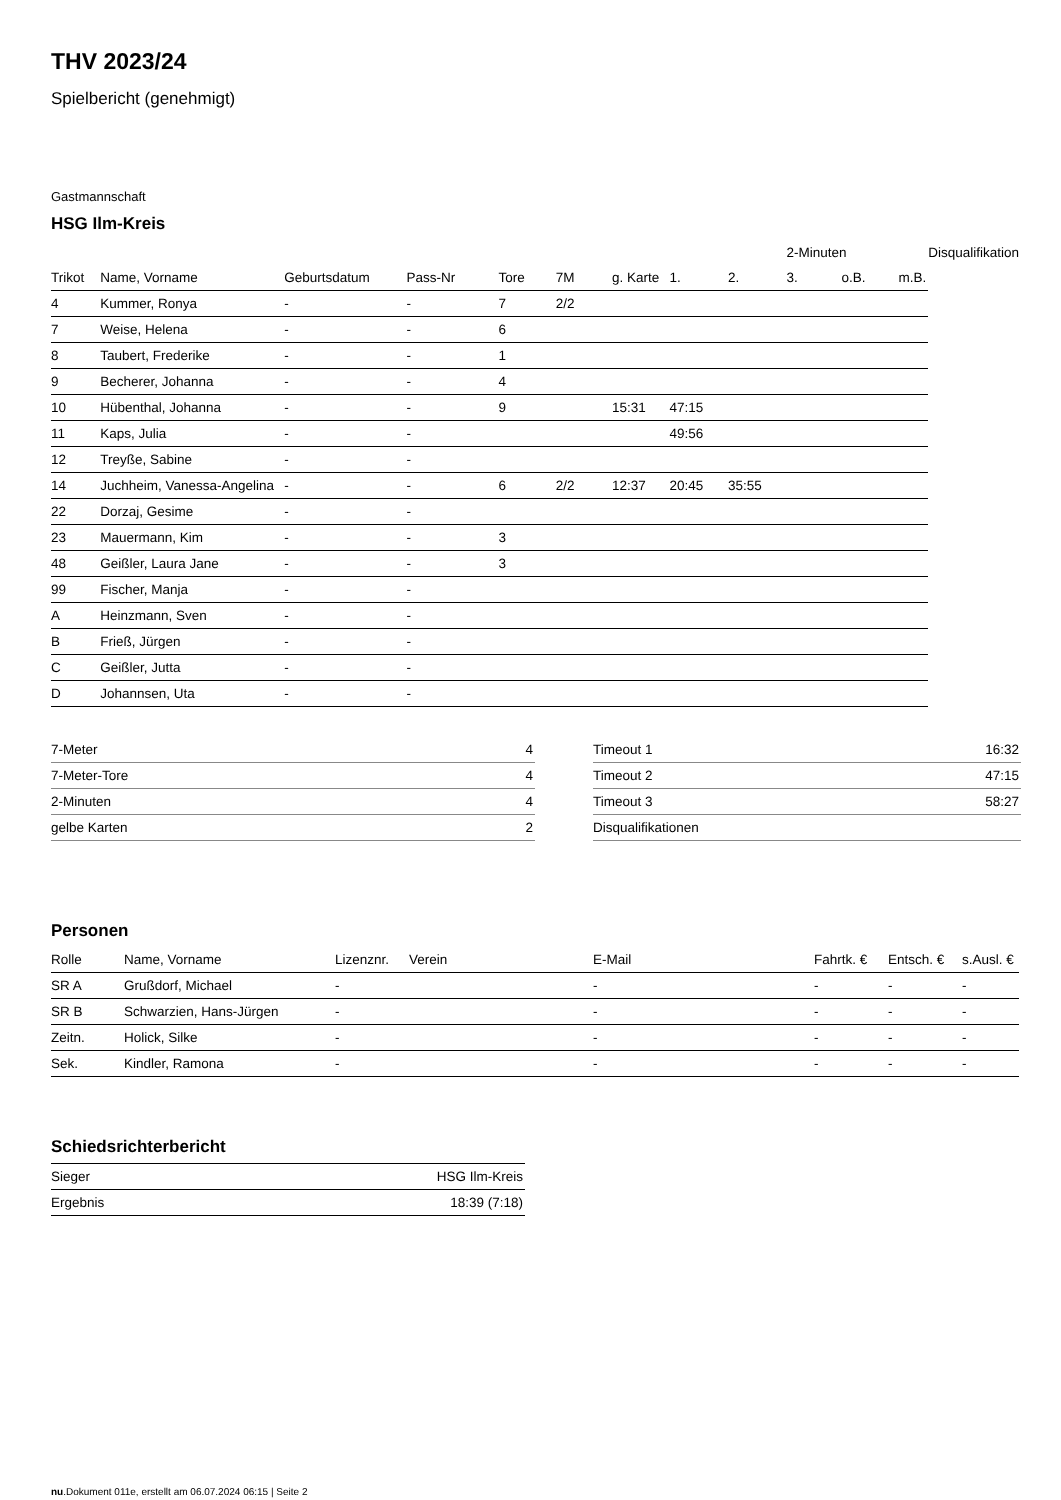THV 2023/24
Spielbericht (genehmigt)
Gastmannschaft
HSG Ilm-Kreis
| | | | | | | | | | 2-Minuten | | | Disqualifikation |
| --- | --- | --- | --- | --- | --- | --- | --- | --- | --- | --- | --- | --- |
| Trikot | Name, Vorname | Geburtsdatum | Pass-Nr | Tore | 7M | g. Karte | 1. | 2. | 3. | o.B. | m.B. | |
| 4 | Kummer, Ronya | - | - | 7 | 2/2 | | | | | | | |
| 7 | Weise, Helena | - | - | 6 | | | | | | | | |
| 8 | Taubert, Frederike | - | - | 1 | | | | | | | | |
| 9 | Becherer, Johanna | - | - | 4 | | | | | | | | |
| 10 | Hübenthal, Johanna | - | - | 9 | | 15:31 | 47:15 | | | | | |
| 11 | Kaps, Julia | - | - | | | | 49:56 | | | | | |
| 12 | Treyße, Sabine | - | - | | | | | | | | | |
| 14 | Juchheim, Vanessa-Angelina | - | - | 6 | 2/2 | 12:37 | 20:45 | 35:55 | | | | |
| 22 | Dorzaj, Gesime | - | - | | | | | | | | | |
| 23 | Mauermann, Kim | - | - | 3 | | | | | | | | |
| 48 | Geißler, Laura Jane | - | - | 3 | | | | | | | | |
| 99 | Fischer, Manja | - | - | | | | | | | | | |
| A | Heinzmann, Sven | - | - | | | | | | | | | |
| B | Frieß, Jürgen | - | - | | | | | | | | | |
| C | Geißler, Jutta | - | - | | | | | | | | | |
| D | Johannsen, Uta | - | - | | | | | | | | | |
| 7-Meter | 4 |
| 7-Meter-Tore | 4 |
| 2-Minuten | 4 |
| gelbe Karten | 2 |
| Timeout 1 | 16:32 |
| Timeout 2 | 47:15 |
| Timeout 3 | 58:27 |
| Disqualifikationen | |
Personen
| Rolle | Name, Vorname | Lizenznr. | Verein | E-Mail | Fahrtk. € | Entsch. € | s.Ausl. € |
| --- | --- | --- | --- | --- | --- | --- | --- |
| SR A | Grußdorf, Michael | - | | - | - | - | - |
| SR B | Schwarzien, Hans-Jürgen | - | | - | - | - | - |
| Zeitn. | Holick, Silke | - | | - | - | - | - |
| Sek. | Kindler, Ramona | - | | - | - | - | - |
Schiedsrichterbericht
| Sieger | HSG Ilm-Kreis |
| Ergebnis | 18:39 (7:18) |
nu.Dokument 011e, erstellt am 06.07.2024 06:15 | Seite 2